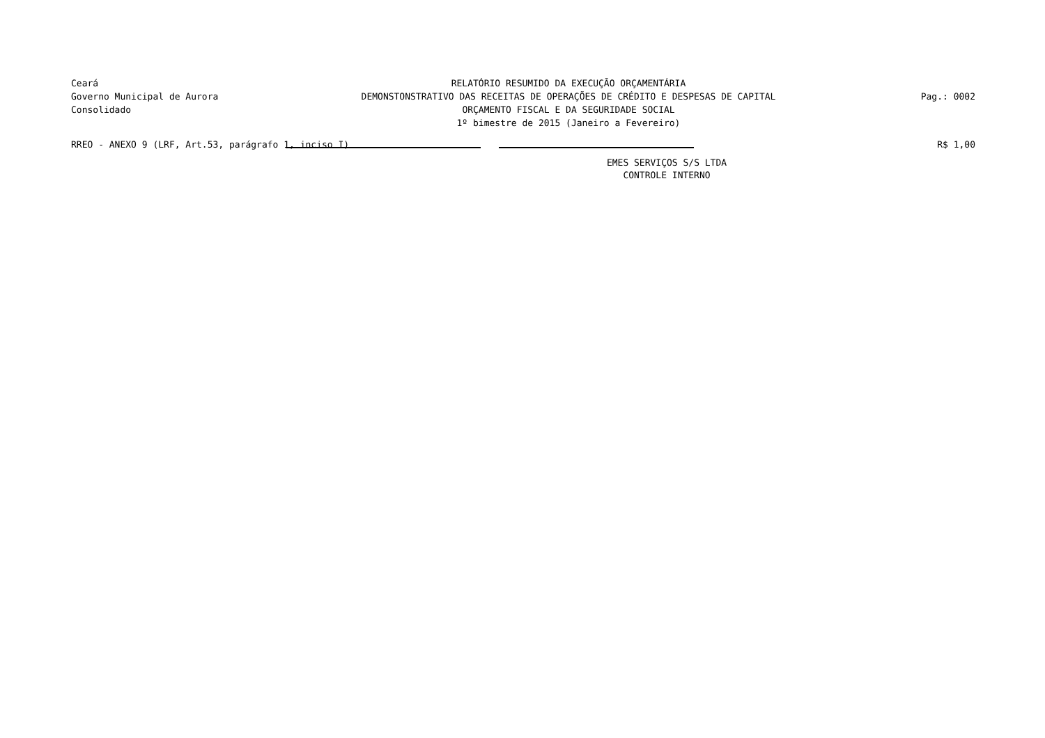Ceará
Governo Municipal de Aurora
Consolidado
RELATÓRIO RESUMIDO DA EXECUÇÃO ORÇAMENTÁRIA
DEMONSTONSTRATIVO DAS RECEITAS DE OPERAÇÕES DE CRÉDITO E DESPESAS DE CAPITAL
ORÇAMENTO FISCAL E DA SEGURIDADE SOCIAL
1º bimestre de 2015 (Janeiro a Fevereiro)
Pag.: 0002
RREO - ANEXO 9 (LRF, Art.53, parágrafo 1, inciso I) R$ 1,00
EMES SERVIÇOS S/S LTDA
CONTROLE INTERNO